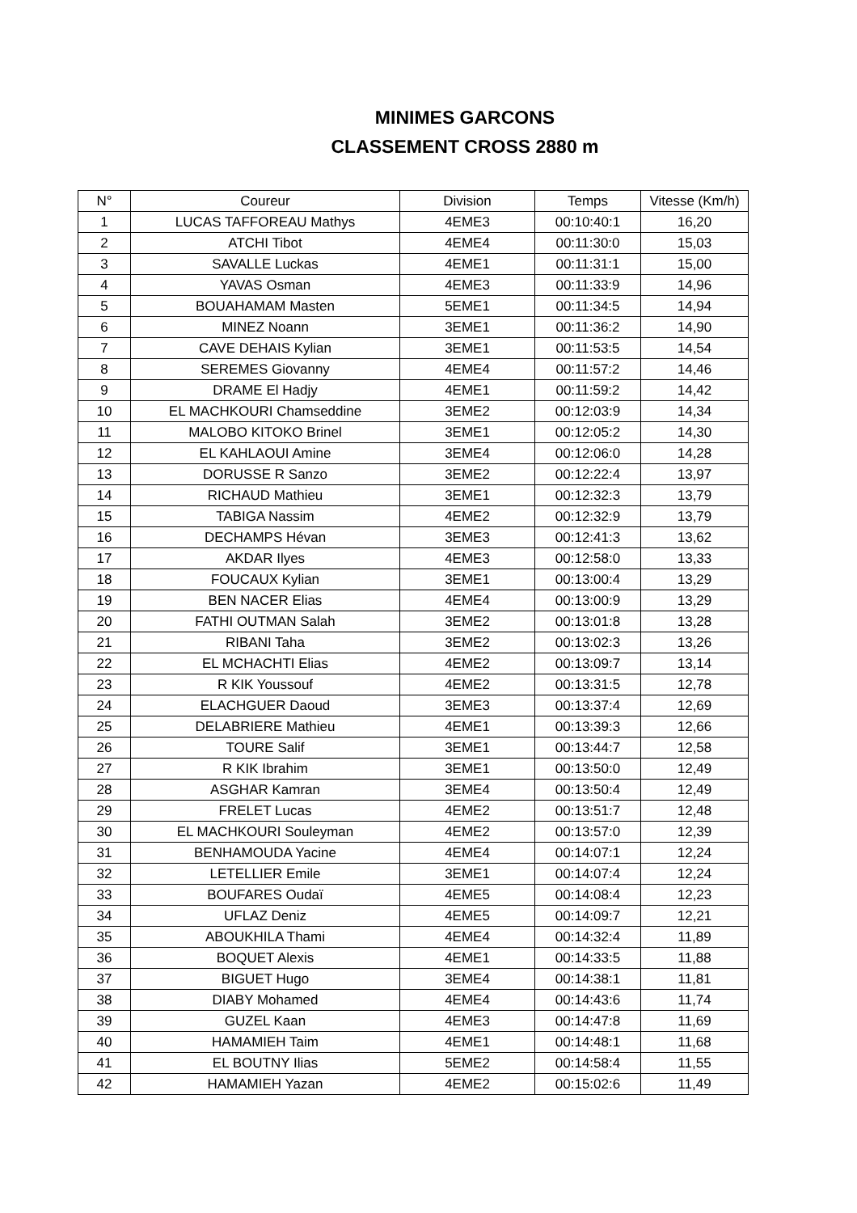MINIMES GARCONS
CLASSEMENT CROSS 2880 m
| N° | Coureur | Division | Temps | Vitesse (Km/h) |
| --- | --- | --- | --- | --- |
| 1 | LUCAS TAFFOREAU Mathys | 4EME3 | 00:10:40:1 | 16,20 |
| 2 | ATCHI Tibot | 4EME4 | 00:11:30:0 | 15,03 |
| 3 | SAVALLE Luckas | 4EME1 | 00:11:31:1 | 15,00 |
| 4 | YAVAS Osman | 4EME3 | 00:11:33:9 | 14,96 |
| 5 | BOUAHAMAM Masten | 5EME1 | 00:11:34:5 | 14,94 |
| 6 | MINEZ Noann | 3EME1 | 00:11:36:2 | 14,90 |
| 7 | CAVE DEHAIS Kylian | 3EME1 | 00:11:53:5 | 14,54 |
| 8 | SEREMES Giovanny | 4EME4 | 00:11:57:2 | 14,46 |
| 9 | DRAME El Hadjy | 4EME1 | 00:11:59:2 | 14,42 |
| 10 | EL MACHKOURI Chamseddine | 3EME2 | 00:12:03:9 | 14,34 |
| 11 | MALOBO KITOKO Brinel | 3EME1 | 00:12:05:2 | 14,30 |
| 12 | EL KAHLAOUI Amine | 3EME4 | 00:12:06:0 | 14,28 |
| 13 | DORUSSE R Sanzo | 3EME2 | 00:12:22:4 | 13,97 |
| 14 | RICHAUD Mathieu | 3EME1 | 00:12:32:3 | 13,79 |
| 15 | TABIGA Nassim | 4EME2 | 00:12:32:9 | 13,79 |
| 16 | DECHAMPS Hévan | 3EME3 | 00:12:41:3 | 13,62 |
| 17 | AKDAR Ilyes | 4EME3 | 00:12:58:0 | 13,33 |
| 18 | FOUCAUX Kylian | 3EME1 | 00:13:00:4 | 13,29 |
| 19 | BEN NACER Elias | 4EME4 | 00:13:00:9 | 13,29 |
| 20 | FATHI OUTMAN Salah | 3EME2 | 00:13:01:8 | 13,28 |
| 21 | RIBANI Taha | 3EME2 | 00:13:02:3 | 13,26 |
| 22 | EL MCHACHTI Elias | 4EME2 | 00:13:09:7 | 13,14 |
| 23 | R KIK Youssouf | 4EME2 | 00:13:31:5 | 12,78 |
| 24 | ELACHGUER Daoud | 3EME3 | 00:13:37:4 | 12,69 |
| 25 | DELABRIERE Mathieu | 4EME1 | 00:13:39:3 | 12,66 |
| 26 | TOURE Salif | 3EME1 | 00:13:44:7 | 12,58 |
| 27 | R KIK Ibrahim | 3EME1 | 00:13:50:0 | 12,49 |
| 28 | ASGHAR Kamran | 3EME4 | 00:13:50:4 | 12,49 |
| 29 | FRELET Lucas | 4EME2 | 00:13:51:7 | 12,48 |
| 30 | EL MACHKOURI Souleyman | 4EME2 | 00:13:57:0 | 12,39 |
| 31 | BENHAMOUDA Yacine | 4EME4 | 00:14:07:1 | 12,24 |
| 32 | LETELLIER Emile | 3EME1 | 00:14:07:4 | 12,24 |
| 33 | BOUFARES Oudaï | 4EME5 | 00:14:08:4 | 12,23 |
| 34 | UFLAZ Deniz | 4EME5 | 00:14:09:7 | 12,21 |
| 35 | ABOUKHILA Thami | 4EME4 | 00:14:32:4 | 11,89 |
| 36 | BOQUET Alexis | 4EME1 | 00:14:33:5 | 11,88 |
| 37 | BIGUET Hugo | 3EME4 | 00:14:38:1 | 11,81 |
| 38 | DIABY Mohamed | 4EME4 | 00:14:43:6 | 11,74 |
| 39 | GUZEL Kaan | 4EME3 | 00:14:47:8 | 11,69 |
| 40 | HAMAMIEH Taim | 4EME1 | 00:14:48:1 | 11,68 |
| 41 | EL BOUTNY Ilias | 5EME2 | 00:14:58:4 | 11,55 |
| 42 | HAMAMIEH Yazan | 4EME2 | 00:15:02:6 | 11,49 |